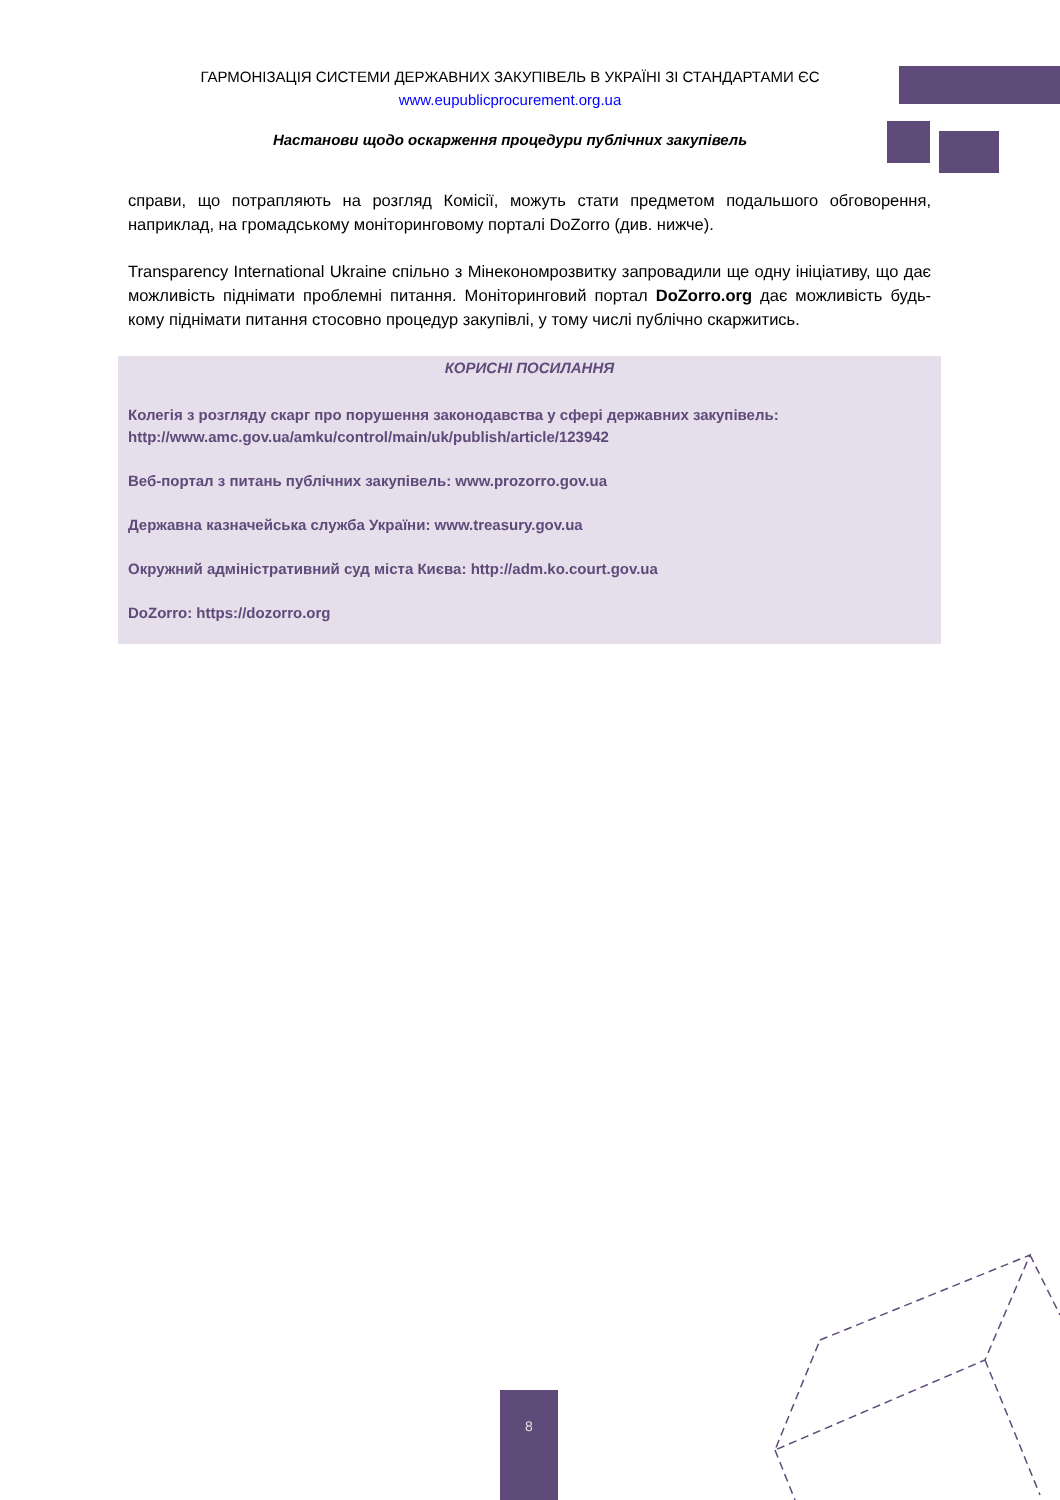ГАРМОНІЗАЦІЯ СИСТЕМИ ДЕРЖАВНИХ ЗАКУПІВЕЛЬ В УКРАЇНІ ЗІ СТАНДАРТАМИ ЄС
www.eupublicprocurement.org.ua
Настанови щодо оскарження процедури публічних закупівель
справи, що потрапляють на розгляд Комісії, можуть стати предметом подальшого обговорення, наприклад, на громадському моніторинговому порталі DoZorro (див. нижче).
Transparency International Ukraine спільно з Мінекономрозвитку запровадили ще одну ініціативу, що дає можливість піднімати проблемні питання. Моніторинговий портал DoZorro.org дає можливість будь-кому піднімати питання стосовно процедур закупівлі, у тому числі публічно скаржитись.
КОРИСНІ ПОСИЛАННЯ
Колегія з розгляду скарг про порушення законодавства у сфері державних закупівель: http://www.amc.gov.ua/amku/control/main/uk/publish/article/123942
Веб-портал з питань публічних закупівель: www.prozorro.gov.ua
Державна казначейська служба України: www.treasury.gov.ua
Окружний адміністративний суд міста Києва: http://adm.ko.court.gov.ua
DoZorro: https://dozorro.org
8